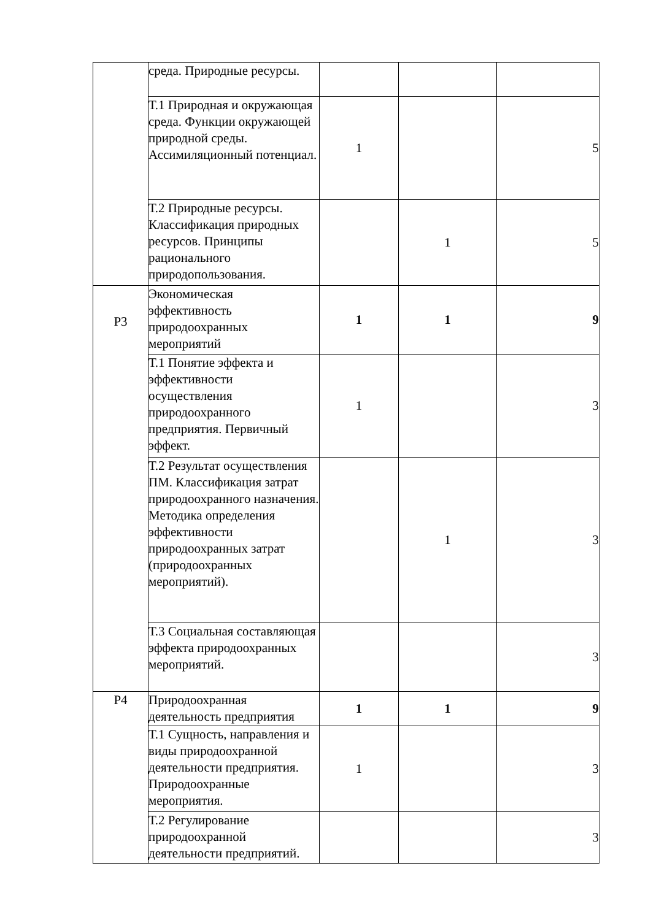| | среда. Природные ресурсы. | | | |
| | Т.1 Природная и окружающая среда. Функции окружающей природной среды. Ассимиляционный потенциал. | 1 | | 5 |
| | Т.2 Природные ресурсы. Классификация природных ресурсов. Принципы рационального природопользования. | | 1 | 5 |
| Р3 | Экономическая эффективность природоохранных мероприятий | 1 | 1 | 9 |
| | Т.1 Понятие эффекта и эффективности осуществления природоохранного предприятия. Первичный эффект. | 1 | | 3 |
| | Т.2 Результат осуществления ПМ. Классификация затрат природоохранного назначения. Методика определения эффективности природоохранных затрат (природоохранных мероприятий). | | 1 | 3 |
| | Т.3 Социальная составляющая эффекта природоохранных мероприятий. | | | 3 |
| Р4 | Природоохранная деятельность предприятия | 1 | 1 | 9 |
| | Т.1 Сущность, направления и виды природоохранной деятельности предприятия. Природоохранные мероприятия. | 1 | | 3 |
| | Т.2 Регулирование природоохранной деятельности предприятий. | | | 3 |